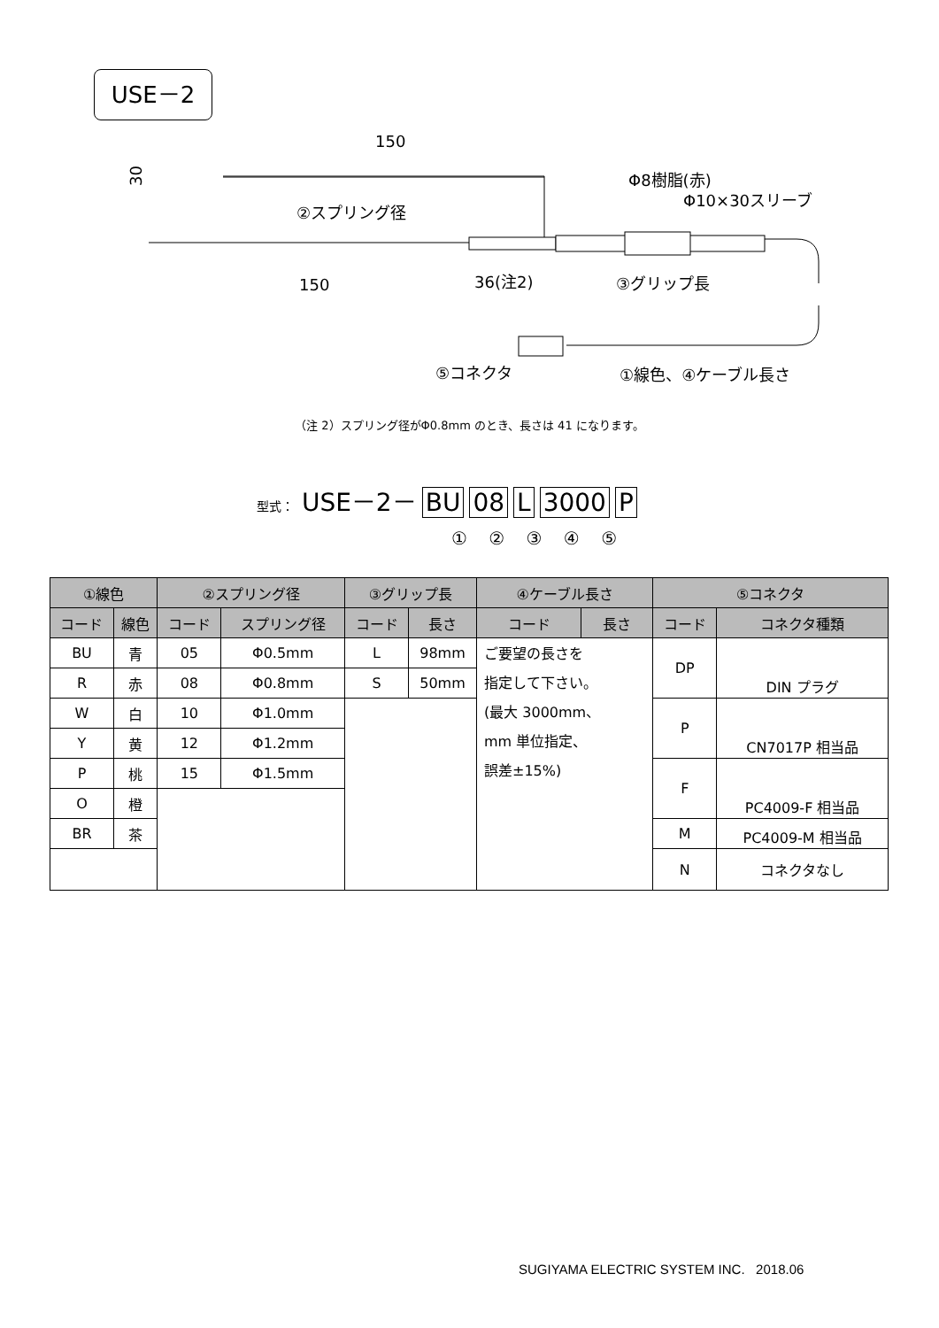USE－2
150
30
②スプリング径
150
36(注2)
③グリップ長
Φ8樹脂(赤)
Φ10×30スリーブ
⑤コネクタ
①線色、④ケーブル長さ
（注 2）スプリング径がΦ0.8mm のとき、長さは 41 になります。
型式： USE－2－ BU 08 L 3000 P
① ② ③ ④ ⑤
| ①線色 | | ②スプリング径 | | ③グリップ長 | | ④ケーブル長さ | | ⑤コネクタ | |
| --- | --- | --- | --- | --- | --- | --- | --- | --- | --- |
| コード | 線色 | コード | スプリング径 | コード | 長さ | コード | 長さ | コード | コネクタ種類 |
| BU | 青 | 05 | Φ0.5mm | L | 98mm | ご要望の長さを 指定して下さい。 (最大 3000mm、 mm 単位指定、 誤差±15%) | | DP | DIN プラグ |
| R | 赤 | 08 | Φ0.8mm | S | 50mm | | | | |
| W | 白 | 10 | Φ1.0mm | | | | | P | CN7017P 相当品 |
| Y | 黄 | 12 | Φ1.2mm | | | | | | |
| P | 桃 | 15 | Φ1.5mm | | | | | F | PC4009-F 相当品 |
| O | 橙 | | | | | | | | |
| BR | 茶 | | | | | | | M | PC4009-M 相当品 |
| | | | | | | | | N | コネクタなし |
SUGIYAMA ELECTRIC SYSTEM INC. 2018.06